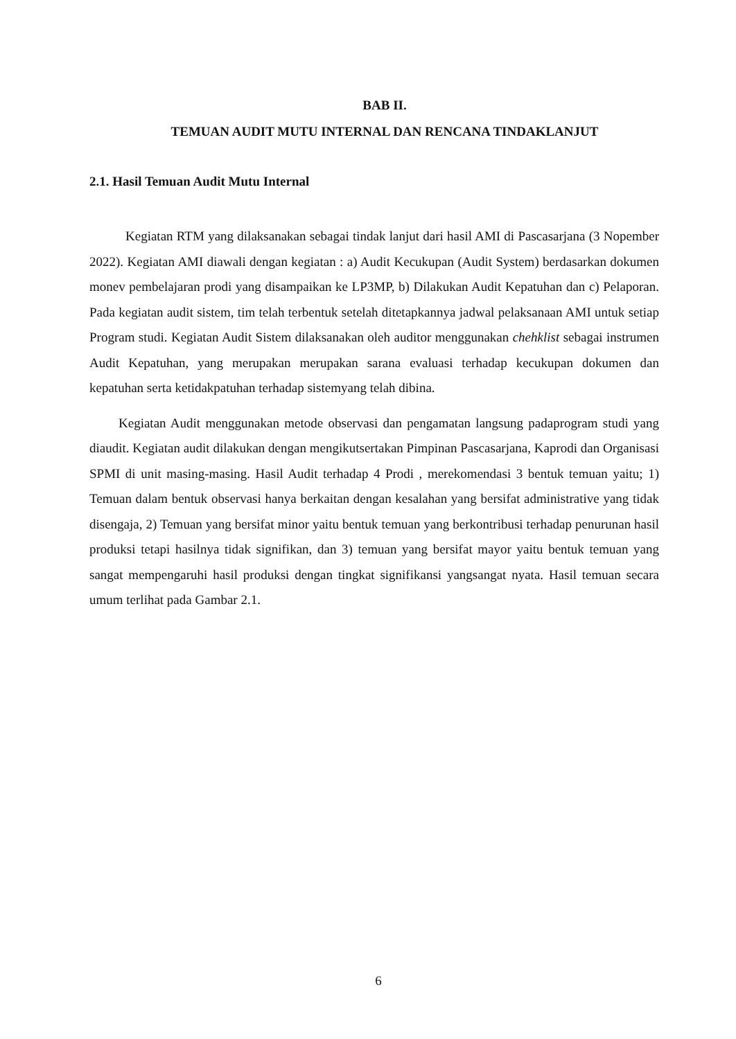BAB II.
TEMUAN AUDIT MUTU INTERNAL DAN RENCANA TINDAKLANJUT
2.1. Hasil Temuan Audit Mutu Internal
Kegiatan RTM yang dilaksanakan sebagai tindak lanjut dari hasil AMI di Pascasarjana (3 Nopember 2022). Kegiatan AMI diawali dengan kegiatan : a) Audit Kecukupan (Audit System) berdasarkan dokumen monev pembelajaran prodi yang disampaikan ke LP3MP, b) Dilakukan Audit Kepatuhan dan c) Pelaporan. Pada kegiatan audit sistem, tim telah terbentuk setelah ditetapkannya jadwal pelaksanaan AMI untuk setiap Program studi. Kegiatan Audit Sistem dilaksanakan oleh auditor menggunakan chehklist sebagai instrumen Audit Kepatuhan, yang merupakan merupakan sarana evaluasi terhadap kecukupan dokumen dan kepatuhan serta ketidakpatuhan terhadap sistemyang telah dibina.
Kegiatan Audit menggunakan metode observasi dan pengamatan langsung padaprogram studi yang diaudit. Kegiatan audit dilakukan dengan mengikutsertakan Pimpinan Pascasarjana, Kaprodi dan Organisasi SPMI di unit masing-masing. Hasil Audit terhadap 4 Prodi , merekomendasi 3 bentuk temuan yaitu; 1) Temuan dalam bentuk observasi hanya berkaitan dengan kesalahan yang bersifat administrative yang tidak disengaja, 2) Temuan yang bersifat minor yaitu bentuk temuan yang berkontribusi terhadap penurunan hasil produksi tetapi hasilnya tidak signifikan, dan 3) temuan yang bersifat mayor yaitu bentuk temuan yang sangat mempengaruhi hasil produksi dengan tingkat signifikansi yangsangat nyata. Hasil temuan secara umum terlihat pada Gambar 2.1.
6